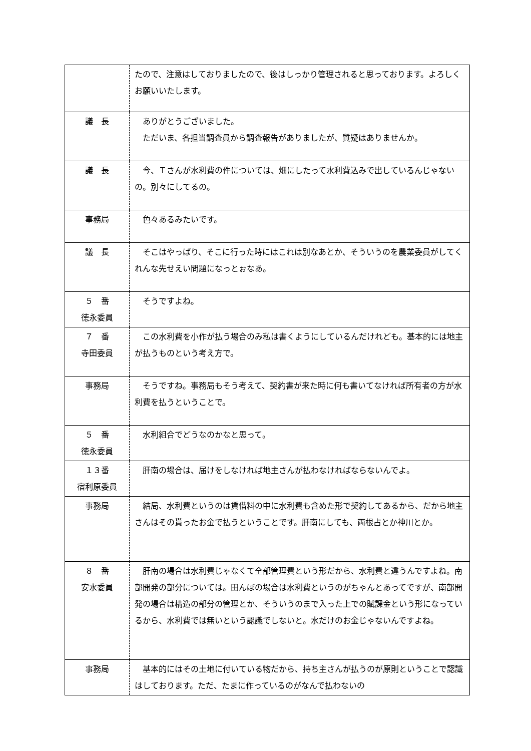| | たので、注意はしておりましたので、後はしっかり管理されると思っております。よろしくお願いいたします。 |
| 議 長 | ありがとうございました。 ただいま、各担当調査員から調査報告がありましたが、質疑はありませんか。 |
| 議 長 | 今、Ｔさんが水利費の件については、畑にしたって水利費込みで出しているんじゃないの。別々にしてるの。 |
| 事務局 | 色々あるみたいです。 |
| 議 長 | そこはやっぱり、そこに行った時にはこれは別なあとか、そういうのを農業委員がしてくれんな先せえい問題になっとぉなあ。 |
| ５ 番 徳永委員 | そうですよね。 |
| ７ 番 寺田委員 | この水利費を小作が払う場合のみ私は書くようにしているんだけれども。基本的には地主が払うものという考え方で。 |
| 事務局 | そうですね。事務局もそう考えて、契約書が来た時に何も書いてなければ所有者の方が水利費を払うということで。 |
| ５ 番 徳永委員 | 水利組合でどうなのかなと思って。 |
| １３番 宿利原委員 | 肝南の場合は、届けをしなければ地主さんが払わなければならないんでよ。 |
| 事務局 | 結局、水利費というのは賃借料の中に水利費も含めた形で契約してあるから、だから地主さんはその貰ったお金で払うということです。肝南にしても、両根占とか神川とか。 |
| ８ 番 安水委員 | 肝南の場合は水利費じゃなくて全部管理費という形だから、水利費と違うんですよね。南部開発の部分については。田んぼの場合は水利費というのがちゃんとあってですが、南部開発の場合は構造の部分の管理とか、そういうのまで入った上での賦課金という形になっているから、水利費では無いという認識でしないと。水だけのお金じゃないんですよね。 |
| 事務局 | 基本的にはその土地に付いている物だから、持ち主さんが払うのが原則ということで認識はしております。ただ、たまに作っているのがなんで払わないの |